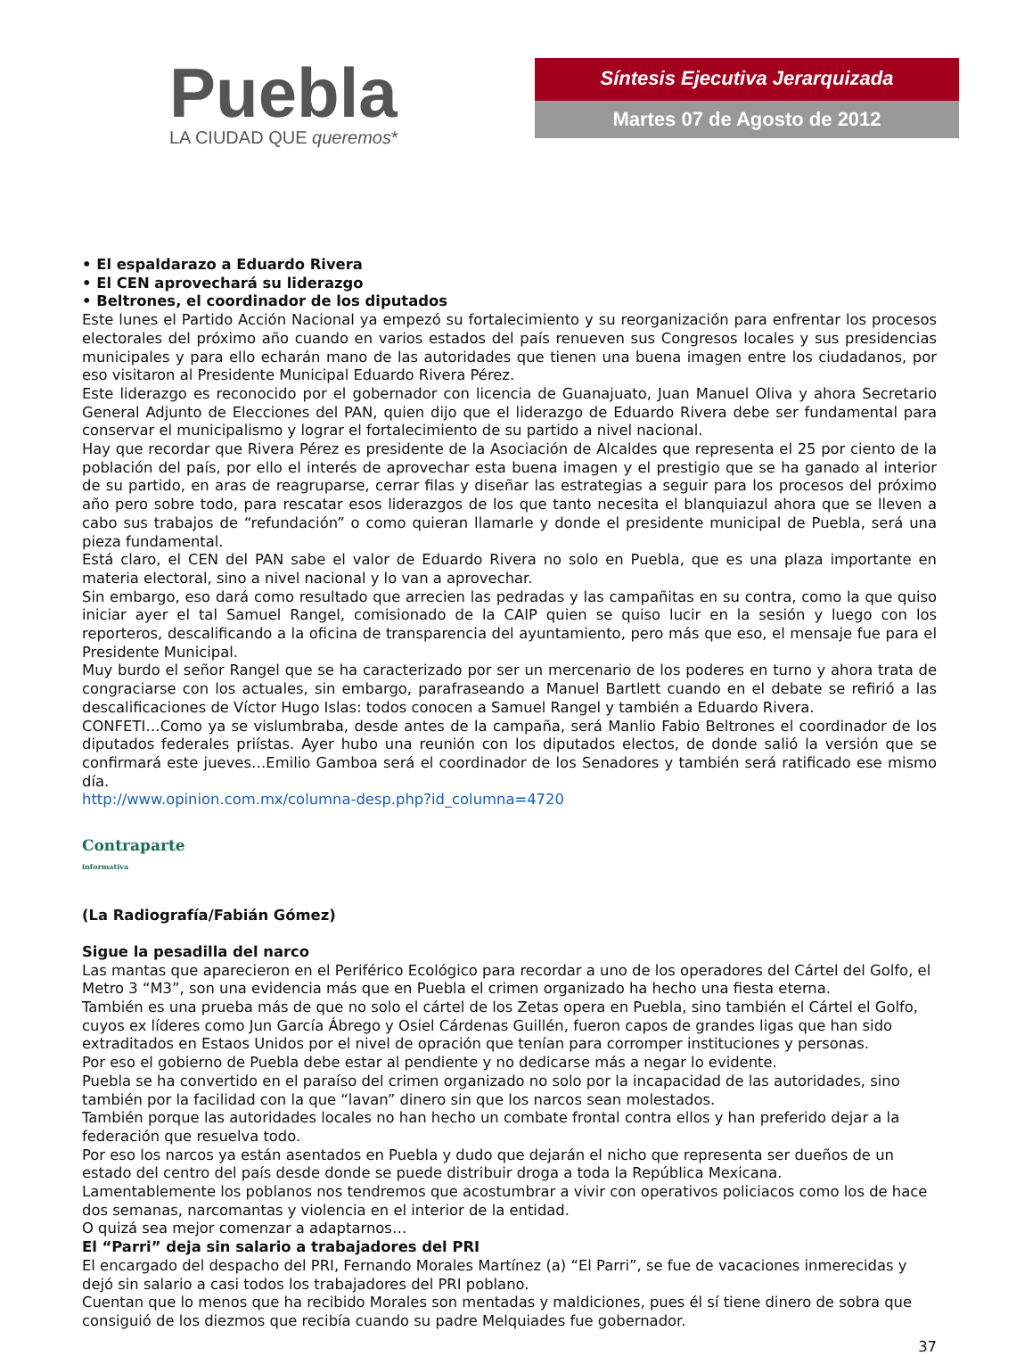Puebla
LA CIUDAD QUE queremos*
Síntesis Ejecutiva Jerarquizada
Martes 07 de Agosto de 2012
• El espaldarazo a Eduardo Rivera
• El CEN aprovechará su liderazgo
• Beltrones, el coordinador de los diputados
Este lunes el Partido Acción Nacional ya empezó su fortalecimiento y su reorganización para enfrentar los procesos electorales del próximo año cuando en varios estados del país renueven sus Congresos locales y sus presidencias municipales y para ello echarán mano de las autoridades que tienen una buena imagen entre los ciudadanos, por eso visitaron al Presidente Municipal Eduardo Rivera Pérez.
Este liderazgo es reconocido por el gobernador con licencia de Guanajuato, Juan Manuel Oliva y ahora Secretario General Adjunto de Elecciones del PAN, quien dijo que el liderazgo de Eduardo Rivera debe ser fundamental para conservar el municipalismo y lograr el fortalecimiento de su partido a nivel nacional.
Hay que recordar que Rivera Pérez es presidente de la Asociación de Alcaldes que representa el 25 por ciento de la población del país, por ello el interés de aprovechar esta buena imagen y el prestigio que se ha ganado al interior de su partido, en aras de reagruparse, cerrar filas y diseñar las estrategias a seguir para los procesos del próximo año pero sobre todo, para rescatar esos liderazgos de los que tanto necesita el blanquiazul ahora que se lleven a cabo sus trabajos de “refundación” o como quieran llamarle y donde el presidente municipal de Puebla, será una pieza fundamental.
Está claro, el CEN del PAN sabe el valor de Eduardo Rivera no solo en Puebla, que es una plaza importante en materia electoral, sino a nivel nacional y lo van a aprovechar.
Sin embargo, eso dará como resultado que arrecien las pedradas y las campañitas en su contra, como la que quiso iniciar ayer el tal Samuel Rangel, comisionado de la CAIP quien se quiso lucir en la sesión y luego con los reporteros, descalificando a la oficina de transparencia del ayuntamiento, pero más que eso, el mensaje fue para el Presidente Municipal.
Muy burdo el señor Rangel que se ha caracterizado por ser un mercenario de los poderes en turno y ahora trata de congraciarse con los actuales, sin embargo, parafraseando a Manuel Bartlett cuando en el debate se refirió a las descalificaciones de Víctor Hugo Islas: todos conocen a Samuel Rangel y también a Eduardo Rivera.
CONFETI…Como ya se vislumbraba, desde antes de la campaña, será Manlio Fabio Beltrones el coordinador de los diputados federales priístas. Ayer hubo una reunión con los diputados electos, de donde salió la versión que se confirmará este jueves…Emilio Gamboa será el coordinador de los Senadores y también será ratificado ese mismo día.
http://www.opinion.com.mx/columna-desp.php?id_columna=4720
Contraparte
informativa
(La Radiografía/Fabián Gómez)
Sigue la pesadilla del narco
Las mantas que aparecieron en el Periférico Ecológico para recordar a uno de los operadores del Cártel del Golfo, el Metro 3 “M3”, son una evidencia más que en Puebla el crimen organizado ha hecho una fiesta eterna.
También es una prueba más de que no solo el cártel de los Zetas opera en Puebla, sino también el Cártel el Golfo, cuyos ex líderes como Jun García Ábrego y Osiel Cárdenas Guillén, fueron capos de grandes ligas que han sido extraditados en Estaos Unidos por el nivel de opración que tenían para corromper instituciones y personas.
Por eso el gobierno de Puebla debe estar al pendiente y no dedicarse más a negar lo evidente.
Puebla se ha convertido en el paraíso del crimen organizado no solo por la incapacidad de las autoridades, sino también por la facilidad con la que “lavan” dinero sin que los narcos sean molestados.
También porque las autoridades locales no han hecho un combate frontal contra ellos y han preferido dejar a la federación que resuelva todo.
Por eso los narcos ya están asentados en Puebla y dudo que dejarán el nicho que representa ser dueños de un estado del centro del país desde donde se puede distribuir droga a toda la República Mexicana.
Lamentablemente los poblanos nos tendremos que acostumbrar a vivir con operativos policiacos como los de hace dos semanas, narcomantas y violencia en el interior de la entidad.
O quizá sea mejor comenzar a adaptarnos…
El “Parri” deja sin salario a trabajadores del PRI
El encargado del despacho del PRI, Fernando Morales Martínez (a) “El Parri”, se fue de vacaciones inmerecidas y dejó sin salario a casi todos los trabajadores del PRI poblano.
Cuentan que lo menos que ha recibido Morales son mentadas y maldiciones, pues él sí tiene dinero de sobra que consiguió de los diezmos que recibía cuando su padre Melquiades fue gobernador.
37